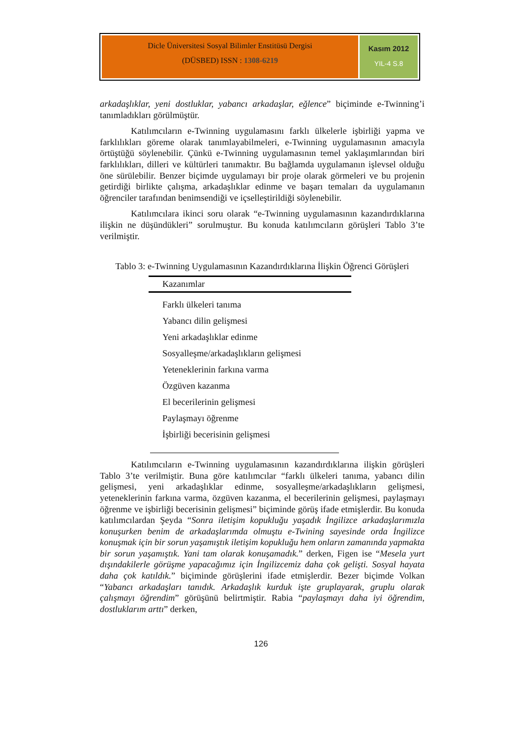Dicle Üniversitesi Sosyal Bilimler Enstitüsü Dergisi
(DÜSBED) ISSN : 1308-6219
Kasım 2012
YIL-4 S.8
arkadaşlıklar, yeni dostluklar, yabancı arkadaşlar, eğlence” biçiminde e-Twinning’i tanımladıkları görülmüştür.
Katılımcıların e-Twinning uygulamasını farklı ülkelerle işbirliği yapma ve farklılıkları göreme olarak tanımlayabilmeleri, e-Twinning uygulamasının amacıyla örtüştüğü söylenebilir. Çünkü e-Twinning uygulamasının temel yaklaşımlarından biri farklılıkları, dilleri ve kültürleri tanımaktır. Bu bağlamda uygulamanın işlevsel olduğu öne sürülebilir. Benzer biçimde uygulamayı bir proje olarak görmeleri ve bu projenin getirdiği birlikte çalışma, arkadaşlıklar edinme ve başarı temaları da uygulamanın öğrenciler tarafından benimsendiği ve içselleştirildiği söylenebilir.
Katılımcılara ikinci soru olarak “e-Twinning uygulamasının kazandırdıklarına ilişkin ne düşündükleri” sorulmuştur. Bu konuda katılımcıların görüşleri Tablo 3’te verilmiştir.
Tablo 3: e-Twinning Uygulamasının Kazandırdıklarına İlişkin Öğrenci Görüşleri
| Kazanımlar |
| --- |
| Farklı ülkeleri tanıma |
| Yabancı dilin gelişmesi |
| Yeni arkadaşlıklar edinme |
| Sosyalleşme/arkadaşlıkların gelişmesi |
| Yeteneklerinin farkına varma |
| Özgüven kazanma |
| El becerilerinin gelişmesi |
| Paylaşmayı öğrenme |
| İşbirliği becerisinin gelişmesi |
Katılımcıların e-Twinning uygulamasının kazandırdıklarına ilişkin görüşleri Tablo 3’te verilmiştir. Buna göre katılımcılar “farklı ülkeleri tanıma, yabancı dilin gelişmesi, yeni arkadaşlıklar edinme, sosyalleşme/arkadaşlıkların gelişmesi, yeteneklerinin farkına varma, özgüven kazanma, el becerilerinin gelişmesi, paylaşmayı öğrenme ve işbirliği becerisinin gelişmesi” biçiminde görüş ifade etmişlerdir. Bu konuda katılımcılardan Şeyda “Sonra iletişim kopukluğu yaşadık İngilizce arkadaşlarımızla konuşurken benim de arkadaşlarımda olmuştu e-Twining sayesinde orda İngilizce konuşmak için bir sorun yaşamıştık iletişim kopukluğu hem onların zamanında yapmakta bir sorun yaşamıştık. Yani tam olarak konuşamadık.” derken, Figen ise “Mesela yurt dışındakilerle görüşme yapacağımız için İngilizcemiz daha çok gelişti. Sosyal hayata daha çok katıldık.” biçiminde görüşlerini ifade etmişlerdir. Bezer biçimde Volkan “Yabancı arkadaşları tanıdık. Arkadaşlık kurduk işte gruplayarak, gruplu olarak çalışmayı öğrendim” görüşünü belirtmiştir. Rabia “paylaşmayı daha iyi öğrendim, dostluklarım arttı” derken,
126